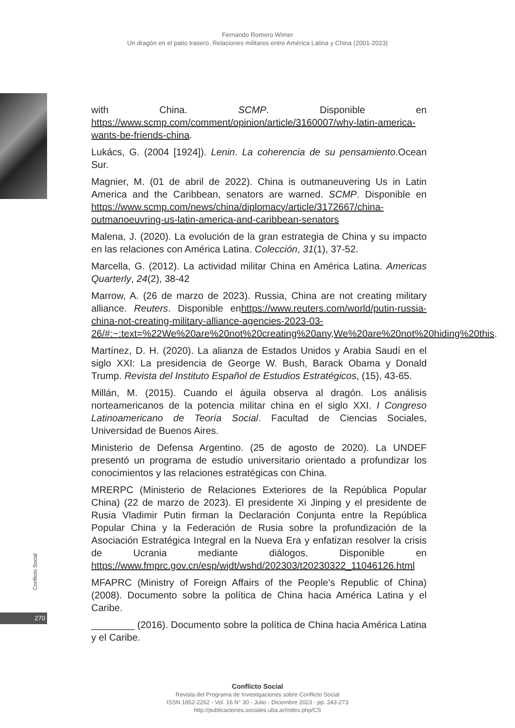Fernando Romero Wimer
Un dragón en el patio trasero. Relaciones militares entre América Latina y China (2001-2023)
Conflicto Social
270
with China. SCMP. Disponible en https://www.scmp.com/comment/opinion/article/3160007/why-latin-america-wants-be-friends-china.
Lukács, G. (2004 [1924]). Lenin. La coherencia de su pensamiento.Ocean Sur.
Magnier, M. (01 de abril de 2022). China is outmaneuvering Us in Latin America and the Caribbean, senators are warned. SCMP. Disponible en https://www.scmp.com/news/china/diplomacy/article/3172667/china-outmanoeuvring-us-latin-america-and-caribbean-senators
Malena, J. (2020). La evolución de la gran estrategia de China y su impacto en las relaciones con América Latina. Colección, 31(1), 37-52.
Marcella, G. (2012). La actividad militar China en América Latina. Americas Quarterly, 24(2), 38-42
Marrow, A. (26 de marzo de 2023). Russia, China are not creating military alliance. Reuters. Disponible enhttps://www.reuters.com/world/putin-russia-china-not-creating-military-alliance-agencies-2023-03-26/#:~:text=%22We%20are%20not%20creating%20any,We%20are%20not%20hiding%20this.
Martínez, D. H. (2020). La alianza de Estados Unidos y Arabia Saudí en el siglo XXI: La presidencia de George W. Bush, Barack Obama y Donald Trump. Revista del Instituto Español de Estudios Estratégicos, (15), 43-65.
Millán, M. (2015). Cuando el águila observa al dragón. Los análisis norteamericanos de la potencia militar china en el siglo XXI. I Congreso Latinoamericano de Teoría Social. Facultad de Ciencias Sociales, Universidad de Buenos Aires.
Ministerio de Defensa Argentino. (25 de agosto de 2020). La UNDEF presentó un programa de estudio universitario orientado a profundizar los conocimientos y las relaciones estratégicas con China.
MRERPC (Ministerio de Relaciones Exteriores de la República Popular China) (22 de marzo de 2023). El presidente Xi Jinping y el presidente de Rusia Vladimir Putin firman la Declaración Conjunta entre la República Popular China y la Federación de Rusia sobre la profundización de la Asociación Estratégica Integral en la Nueva Era y enfatizan resolver la crisis de Ucrania mediante diálogos. Disponible en https://www.fmprc.gov.cn/esp/wjdt/wshd/202303/t20230322_11046126.html
MFAPRC (Ministry of Foreign Affairs of the People’s Republic of China) (2008). Documento sobre la política de China hacia América Latina y el Caribe.
________ (2016). Documento sobre la política de China hacia América Latina y el Caribe.
Conflicto Social
Revista del Programa de Investigaciones sobre Conflicto Social
ISSN 1852-2262 - Vol. 16 N° 30 - Julio - Diciembre 2023 - pp. 243-273
http://publicaciones.sociales.uba.ar/index.php/CS